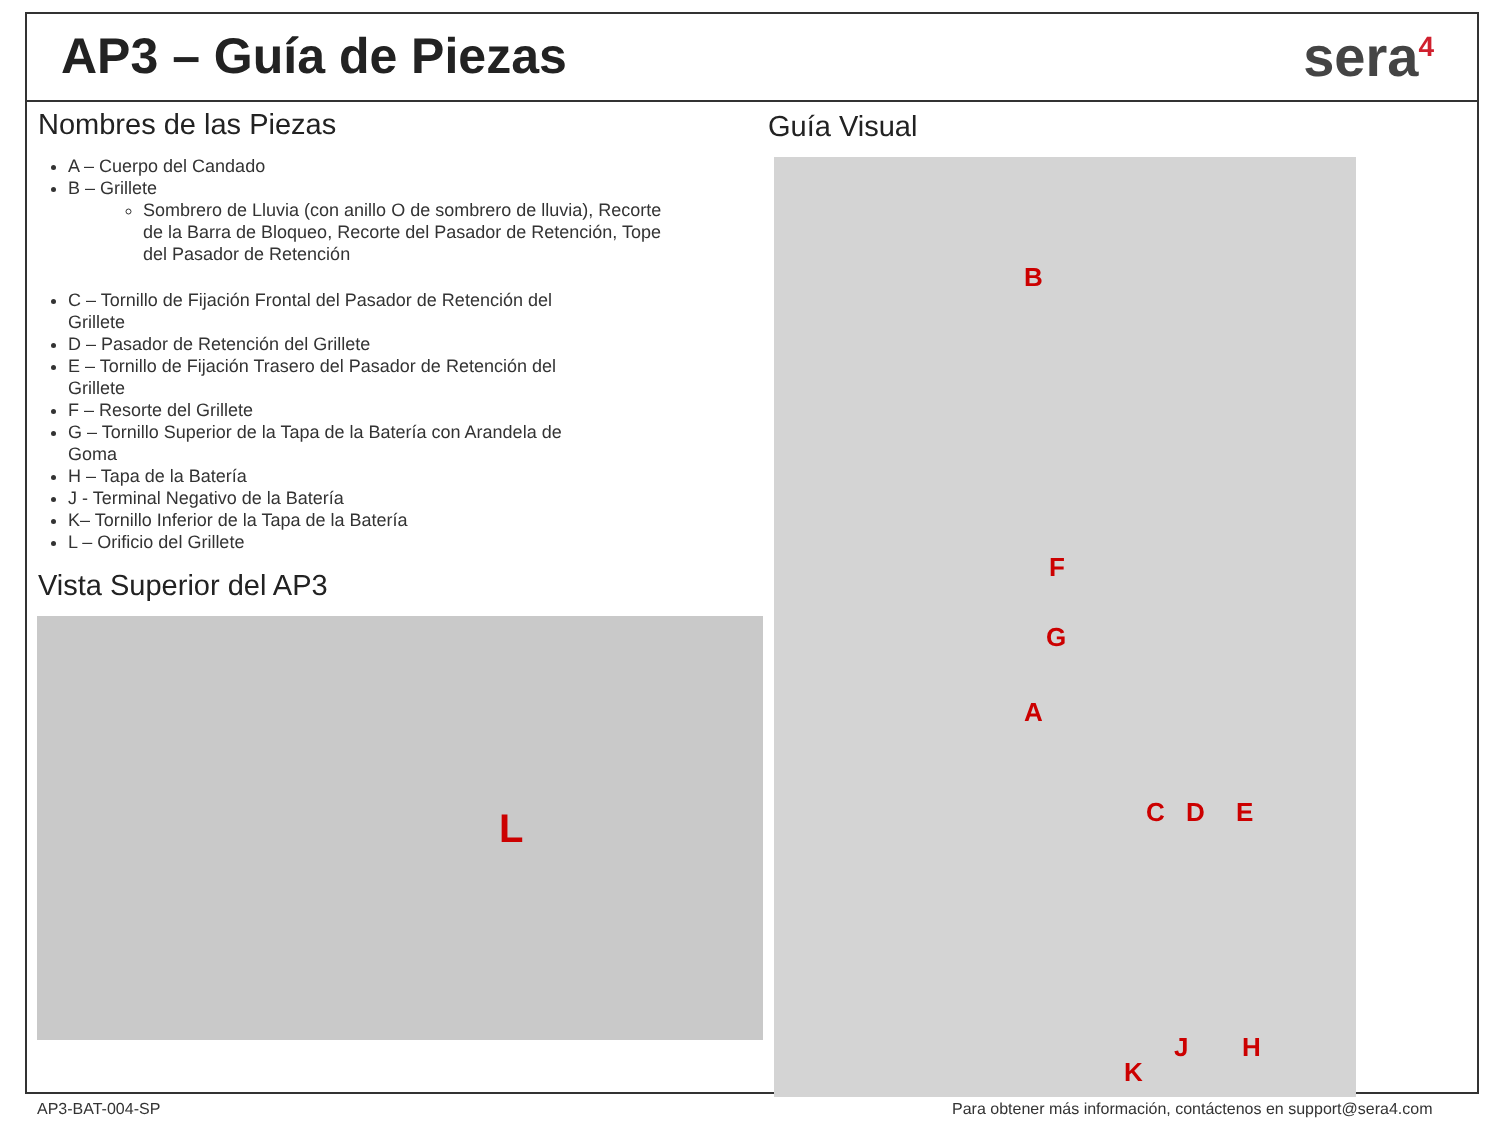AP3 – Guía de Piezas sera<sup>4</sup>
Nombres de las Piezas
A – Cuerpo del Candado
B – Grillete
Sombrero de Lluvia (con anillo O de sombrero de lluvia), Recorte de la Barra de Bloqueo, Recorte del Pasador de Retención, Tope del Pasador de Retención
C – Tornillo de Fijación Frontal del Pasador de Retención del Grillete
D – Pasador de Retención del Grillete
E – Tornillo de Fijación Trasero del Pasador de Retención del Grillete
F – Resorte del Grillete
G – Tornillo Superior de la Tapa de la Batería con Arandela de Goma
H – Tapa de la Batería
J - Terminal Negativo de la Batería
K– Tornillo Inferior de la Tapa de la Batería
L – Orificio del Grillete
Vista Superior del AP3
L
Guía Visual
B
F
G
A
C D E
J H
K
AP3-BAT-004-SP
Para obtener más información, contáctenos en support@sera4.com